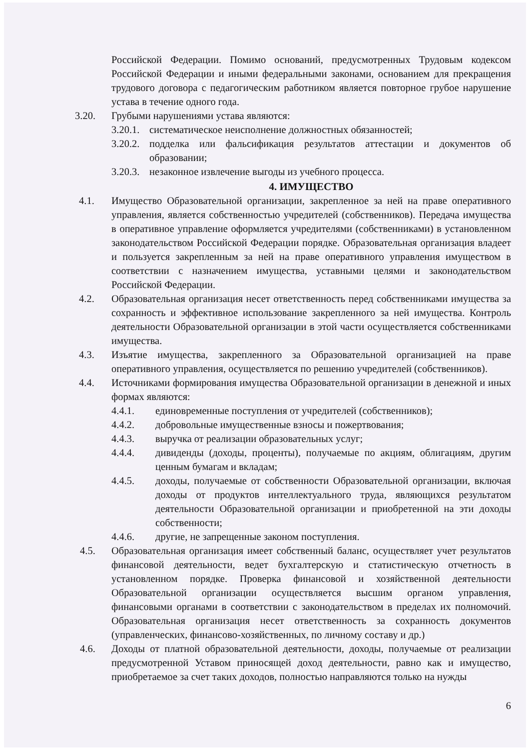Российской Федерации. Помимо оснований, предусмотренных Трудовым кодексом Российской Федерации и иными федеральными законами, основанием для прекращения трудового договора с педагогическим работником является повторное грубое нарушение устава в течение одного года.
3.20. Грубыми нарушениями устава являются:
3.20.1.
систематическое неисполнение должностных обязанностей;
3.20.2.
подделка или фальсификация результатов аттестации и документов об образовании;
3.20.3.
незаконное извлечение выгоды из учебного процесса.
4. ИМУЩЕСТВО
4.1. Имущество Образовательной организации, закрепленное за ней на праве оперативного управления, является собственностью учредителей (собственников). Передача имущества в оперативное управление оформляется учредителями (собственниками) в установленном законодательством Российской Федерации порядке. Образовательная организация владеет и пользуется закрепленным за ней на праве оперативного управления имуществом в соответствии с назначением имущества, уставными целями и законодательством Российской Федерации.
4.2. Образовательная организация несет ответственность перед собственниками имущества за сохранность и эффективное использование закрепленного за ней имущества. Контроль деятельности Образовательной организации в этой части осуществляется собственниками имущества.
4.3. Изъятие имущества, закрепленного за Образовательной организацией на праве оперативного управления, осуществляется по решению учредителей (собственников).
4.4. Источниками формирования имущества Образовательной организации в денежной и иных формах являются:
4.4.1. единовременные поступления от учредителей (собственников);
4.4.2. добровольные имущественные взносы и пожертвования;
4.4.3. выручка от реализации образовательных услуг;
4.4.4. дивиденды (доходы, проценты), получаемые по акциям, облигациям, другим ценным бумагам и вкладам;
4.4.5. доходы, получаемые от собственности Образовательной организации, включая доходы от продуктов интеллектуального труда, являющихся результатом деятельности Образовательной организации и приобретенной на эти доходы собственности;
4.4.6. другие, не запрещенные законом поступления.
4.5. Образовательная организация имеет собственный баланс, осуществляет учет результатов финансовой деятельности, ведет бухгалтерскую и статистическую отчетность в установленном порядке. Проверка финансовой и хозяйственной деятельности Образовательной организации осуществляется высшим органом управления, финансовыми органами в соответствии с законодательством в пределах их полномочий. Образовательная организация несет ответственность за сохранность документов (управленческих, финансово-хозяйственных, по личному составу и др.)
4.6. Доходы от платной образовательной деятельности, доходы, получаемые от реализации предусмотренной Уставом приносящей доход деятельности, равно как и имущество, приобретаемое за счет таких доходов, полностью направляются только на нужды
6